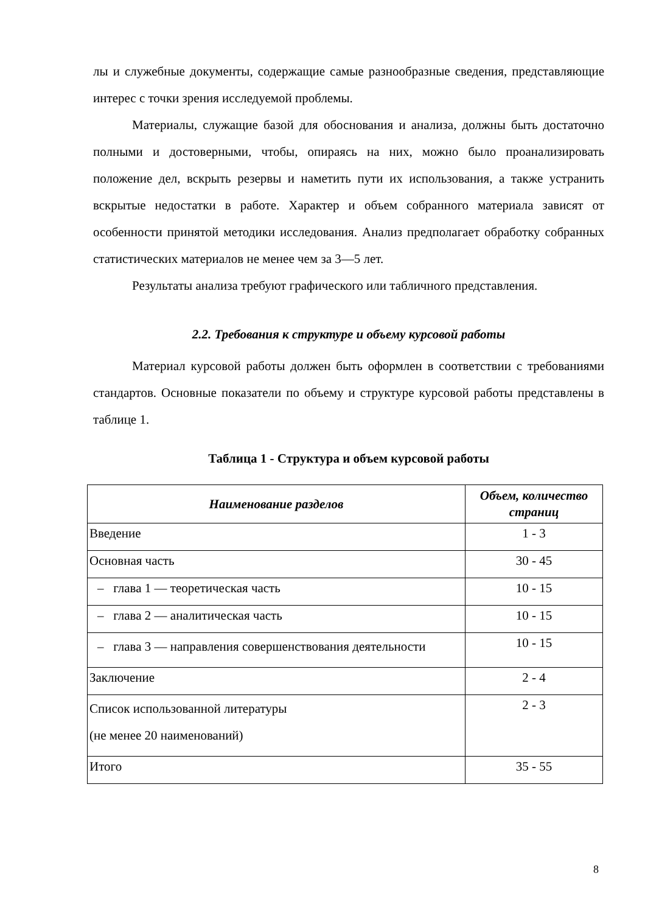лы и служебные документы, содержащие самые разнообразные сведения, представляющие интерес с точки зрения исследуемой проблемы.
Материалы, служащие базой для обоснования и анализа, должны быть достаточно полными и достоверными, чтобы, опираясь на них, можно было проанализировать положение дел, вскрыть резервы и наметить пути их использования, а также устранить вскрытые недостатки в работе. Характер и объем собранного материала зависят от особенности принятой методики исследования. Анализ предполагает обработку собранных статистических материалов не менее чем за 3—5 лет.
Результаты анализа требуют графического или табличного представления.
2.2. Требования к структуре и объему курсовой работы
Материал курсовой работы должен быть оформлен в соответствии с требованиями стандартов. Основные показатели по объему и структуре курсовой работы представлены в таблице 1.
Таблица 1 - Структура и объем курсовой работы
| Наименование разделов | Объем, количество страниц |
| --- | --- |
| Введение | 1 - 3 |
| Основная часть | 30 - 45 |
| – глава 1 — теоретическая часть | 10 - 15 |
| – глава 2 — аналитическая часть | 10 - 15 |
| – глава 3 — направления совершенствования деятельности | 10 - 15 |
| Заключение | 2 - 4 |
| Список использованной литературы (не менее 20 наименований) | 2 - 3 |
| Итого | 35 - 55 |
8